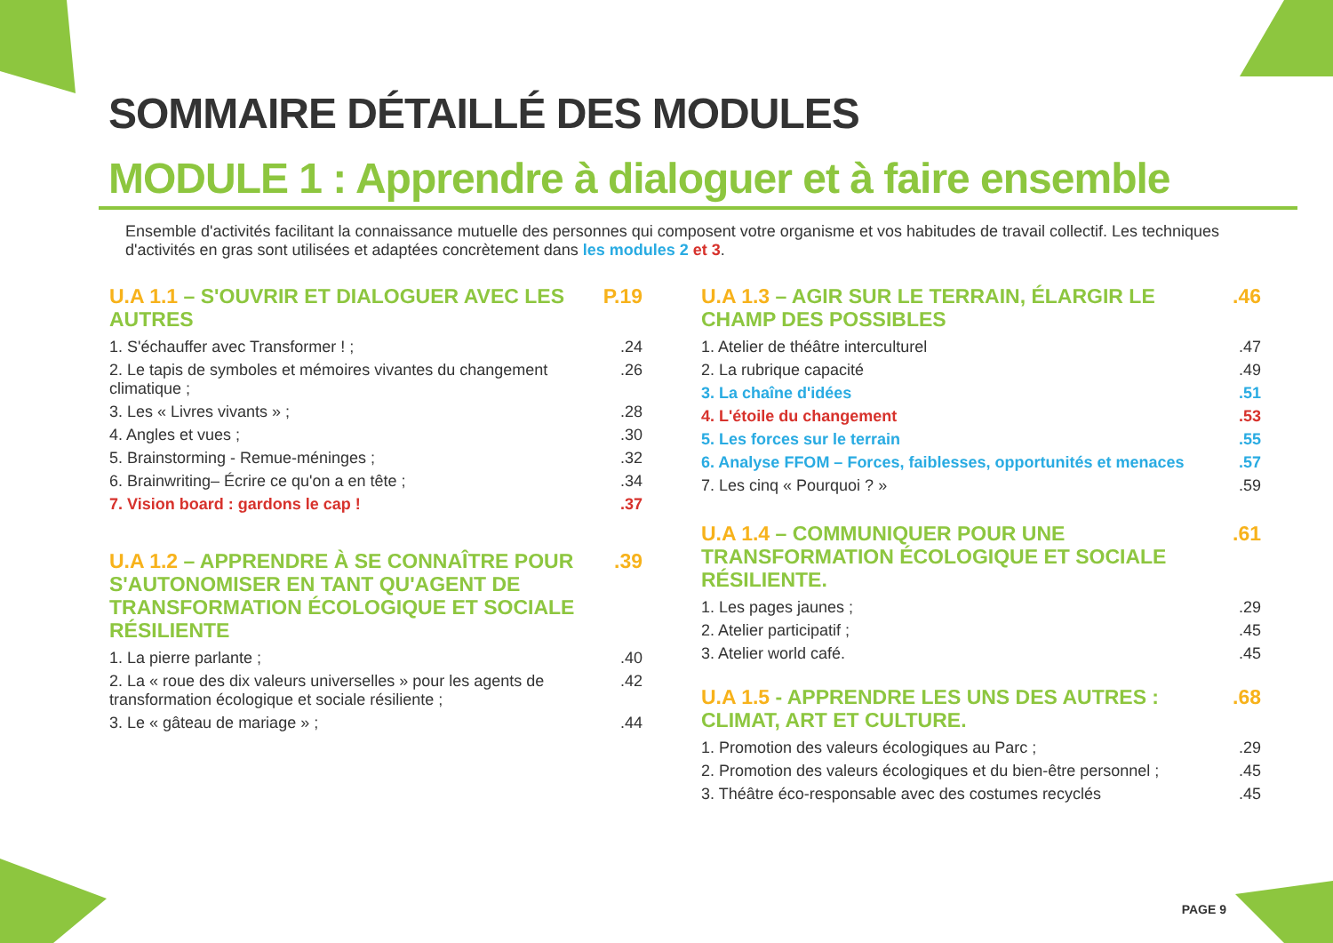SOMMAIRE DÉTAILLÉ DES MODULES
MODULE 1 : Apprendre à dialoguer et à faire ensemble
Ensemble d'activités facilitant la connaissance mutuelle des personnes qui composent votre organisme et vos habitudes de travail collectif. Les techniques d'activités en gras sont utilisées et adaptées concrètement dans les modules 2 et 3.
U.A 1.1 – S'OUVRIR ET DIALOGUER AVEC LES AUTRES P.19
1. S'échauffer avec Transformer ! ;.24
2. Le tapis de symboles et mémoires vivantes du changement climatique ;.26
3. Les « Livres vivants » ;.28
4. Angles et vues ;.30
5. Brainstorming - Remue-méninges ;.32
6. Brainwriting– Écrire ce qu'on a en tête ;.34
7. Vision board : gardons le cap !.37
U.A 1.2 – APPRENDRE À SE CONNAÎTRE POUR S'AUTONOMISER EN TANT QU'AGENT DE TRANSFORMATION ÉCOLOGIQUE ET SOCIALE RÉSILIENTE.39
1. La pierre parlante ;.40
2. La « roue des dix valeurs universelles » pour les agents de transformation écologique et sociale résiliente ;.42
3. Le « gâteau de mariage » ;.44
U.A 1.3 – AGIR SUR LE TERRAIN, ÉLARGIR LE CHAMP DES POSSIBLES.46
1. Atelier de théâtre interculturel.47
2. La rubrique capacité.49
3. La chaîne d'idées.51
4. L'étoile du changement.53
5. Les forces sur le terrain.55
6. Analyse FFOM – Forces, faiblesses, opportunités et menaces.57
7. Les cinq « Pourquoi ? ».59
U.A 1.4 – COMMUNIQUER POUR UNE TRANSFORMATION ÉCOLOGIQUE ET SOCIALE RÉSILIENTE..61
1. Les pages jaunes ;.29
2. Atelier participatif ;.45
3. Atelier world café..45
U.A 1.5 - APPRENDRE LES UNS DES AUTRES : CLIMAT, ART ET CULTURE..68
1. Promotion des valeurs écologiques au Parc ;.29
2. Promotion des valeurs écologiques et du bien-être personnel ;.45
3. Théâtre éco-responsable avec des costumes recyclés.45
PAGE 9